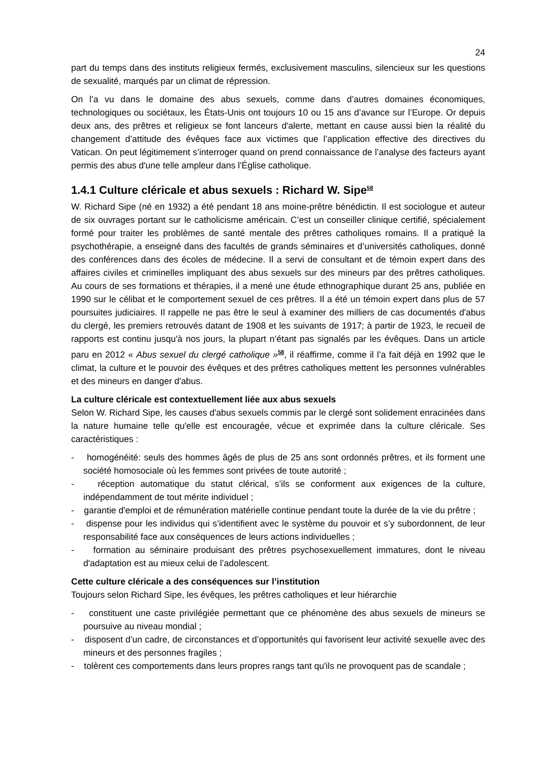24
part du temps dans des instituts religieux fermés, exclusivement masculins, silencieux sur les questions de sexualité, marqués par un climat de répression.
On l’a vu dans le domaine des abus sexuels, comme dans d’autres domaines économiques, technologiques ou sociétaux, les États-Unis ont toujours 10 ou 15 ans d’avance sur l’Europe. Or depuis deux ans, des prêtres et religieux se font lanceurs d'alerte, mettant en cause aussi bien la réalité du changement d’attitude des évêques face aux victimes que l’application effective des directives du Vatican. On peut légitimement s’interroger quand on prend connaissance de l’analyse des facteurs ayant permis des abus d'une telle ampleur dans l'Église catholique.
1.4.1 Culture cléricale et abus sexuels : Richard W. Sipe<sup>58</sup>
W. Richard Sipe (né en 1932) a été pendant 18 ans moine-prêtre bénédictin. Il est sociologue et auteur de six ouvrages portant sur le catholicisme américain. C’est un conseiller clinique certifié, spécialement formé pour traiter les problèmes de santé mentale des prêtres catholiques romains. Il a pratiqué la psychothérapie, a enseigné dans des facultés de grands séminaires et d’universités catholiques, donné des conférences dans des écoles de médecine. Il a servi de consultant et de témoin expert dans des affaires civiles et criminelles impliquant des abus sexuels sur des mineurs par des prêtres catholiques. Au cours de ses formations et thérapies, il a mené une étude ethnographique durant 25 ans, publiée en 1990 sur le célibat et le comportement sexuel de ces prêtres. Il a été un témoin expert dans plus de 57 poursuites judiciaires. Il rappelle ne pas être le seul à examiner des milliers de cas documentés d'abus du clergé, les premiers retrouvés datant de 1908 et les suivants de 1917; à partir de 1923, le recueil de rapports est continu jusqu'à nos jours, la plupart n’étant pas signalés par les évêques. Dans un article paru en 2012 « Abus sexuel du clergé catholique »<sup>58</sup>, il réaffirme, comme il l’a fait déjà en 1992 que le climat, la culture et le pouvoir des évêques et des prêtres catholiques mettent les personnes vulnérables et des mineurs en danger d'abus.
La culture cléricale est contextuellement liée aux abus sexuels
Selon W. Richard Sipe, les causes d'abus sexuels commis par le clergé sont solidement enracinées dans la nature humaine telle qu'elle est encouragée, vécue et exprimée dans la culture cléricale. Ses caractéristiques :
- homogénéité: seuls des hommes âgés de plus de 25 ans sont ordonnés prêtres, et ils forment une société homosociale où les femmes sont privées de toute autorité ;
- réception automatique du statut clérical, s’ils se conforment aux exigences de la culture, indépendamment de tout mérite individuel ;
- garantie d'emploi et de rémunération matérielle continue pendant toute la durée de la vie du prêtre ;
- dispense pour les individus qui s’identifient avec le système du pouvoir et s’y subordonnent, de leur responsabilité face aux conséquences de leurs actions individuelles ;
- formation au séminaire produisant des prêtres psychosexuellement immatures, dont le niveau d'adaptation est au mieux celui de l’adolescent.
Cette culture cléricale a des conséquences sur l’institution
Toujours selon Richard Sipe, les évêques, les prêtres catholiques et leur hiérarchie
- constituent une caste privilégiée permettant que ce phénomène des abus sexuels de mineurs se poursuive au niveau mondial ;
- disposent d’un cadre, de circonstances et d’opportunités qui favorisent leur activité sexuelle avec des mineurs et des personnes fragiles ;
- tolèrent ces comportements dans leurs propres rangs tant qu'ils ne provoquent pas de scandale ;